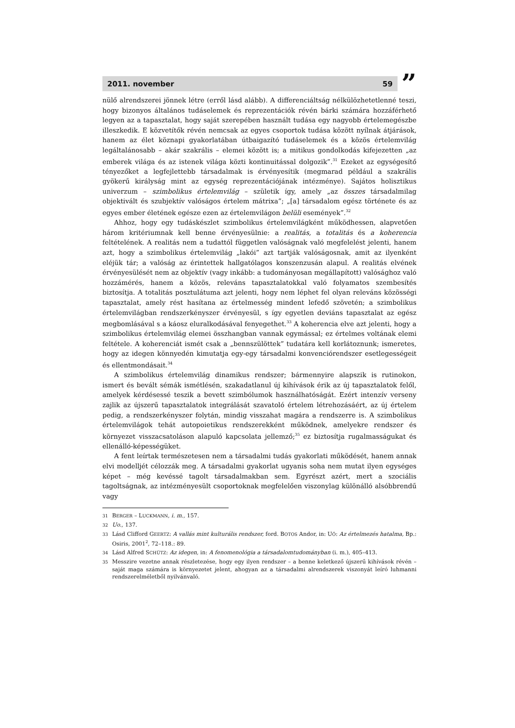2011. november 59
”
nülő alrendszerei jönnek létre (erről lásd alább). A differenciáltság nélkülözhetetlenné teszi, hogy bizonyos általános tudáselemek és reprezentációk révén bárki számára hozzáférhető legyen az a tapasztalat, hogy saját szerepében használt tudása egy nagyobb értelemegészbe illeszkedik. E közvetítők révén nemcsak az egyes csoportok tudása között nyílnak átjárások, hanem az élet köznapi gyakorlatában útbaigazító tudáselemek és a közös értelemvilág legáltalánosabb – akár szakrális – elemei között is; a mitikus gondolkodás kifejezetten „az emberek világa és az istenek világa közti kontinuitással dolgozik”.<sup>31</sup> Ezeket az egységesítő tényezőket a legfejlettebb társadalmak is érvényesítik (megmarad például a szakrális gyökerű királyság mint az egység reprezentációjának intézménye). Sajátos holisztikus univerzum – szimbolikus értelemvilág – születik így, amely „az összes társadalmilag objektivált és szubjektív valóságos értelem mátrixa”; „[a] társadalom egész története és az egyes ember életének egésze ezen az értelemvilágon belüli események”.<sup>32</sup>
Ahhoz, hogy egy tudáskészlet szimbolikus értelemvilágként működhessen, alapvetően három kritériumnak kell benne érvényesülnie: a realitás, a totalitás és a koherencia feltételének. A realitás nem a tudattól független valóságnak való megfelelést jelenti, hanem azt, hogy a szimbolikus értelemvilág „lakói” azt tartják valóságosnak, amit az ilyenként eléjük tár; a valóság az érintettek hallgatólagos konszenzusán alapul. A realitás elvének érvényesülését nem az objektív (vagy inkább: a tudományosan megállapított) valósághoz való hozzámérés, hanem a közös, releváns tapasztalatokkal való folyamatos szembesítés biztosítja. A totalitás posztulátuma azt jelenti, hogy nem léphet fel olyan releváns közösségi tapasztalat, amely rést hasítana az értelmesség mindent lefedő szövetén; a szimbolikus értelemvilágban rendszerkényszer érvényesül, s így egyetlen deviáns tapasztalat az egész megbomlásával s a káosz eluralkodásával fenyegethet.<sup>33</sup> A koherencia elve azt jelenti, hogy a szimbolikus értelemvilág elemei összhangban vannak egymással; ez értelmes voltának elemi feltétele. A koherenciát ismét csak a „bennszülöttek” tudatára kell korlátoznunk; ismeretes, hogy az idegen könnyedén kimutatja egy-egy társadalmi konvenciórendszer esetlegességeit és ellentmondásait.<sup>34</sup>
A szimbolikus értelemvilág dinamikus rendszer; bármennyire alapszik is rutinokon, ismert és bevált sémák ismétlésén, szakadatlanul új kihívások érik az új tapasztalatok felől, amelyek kérdésessé teszik a bevett szimbólumok használhatóságát. Ezért intenzív verseny zajlik az újszerű tapasztalatok integrálását szavatoló értelem létrehozásáért, az új értelem pedig, a rendszerkényszer folytán, mindig visszahat magára a rendszerre is. A szimbolikus értelemvilágok tehát autopoietikus rendszerekként működnek, amelyekre rendszer és környezet visszacsatoláson alapuló kapcsolata jellemző;<sup>35</sup> ez biztosítja rugalmasságukat és ellenálló-képességüket.
A fent leírtak természetesen nem a társadalmi tudás gyakorlati működését, hanem annak elvi modelljét célozzák meg. A társadalmi gyakorlat ugyanis soha nem mutat ilyen egységes képet – még kevéssé tagolt társadalmakban sem. Egyrészt azért, mert a szociális tagoltságnak, az intézményesült csoportoknak megfelelően viszonylag különálló alsóbbrendű vagy
31 BERGER – LUCKMANN, i. m., 157.
32 Uo., 137.
33 Lásd Clifford GEERTZ: A vallás mint kulturális rendszer, ford. BOTOS Andor, in: UŐ: Az értelmezés hatalma, Bp.: Osiris, 2001<sup>2</sup>, 72–118.: 89.
34 Lásd Alfred SCHÜTZ: Az idegen, in: A fenomenológia a társadalomtudományban (i. m.), 405–413.
35 Messzire vezetne annak részletezése, hogy egy ilyen rendszer – a benne keletkező újszerű kihívások révén – saját maga számára is környezetet jelent, ahogyan az a társadalmi alrendszerek viszonyát leíró luhmanni rendszerelméletből nyilvánvaló.